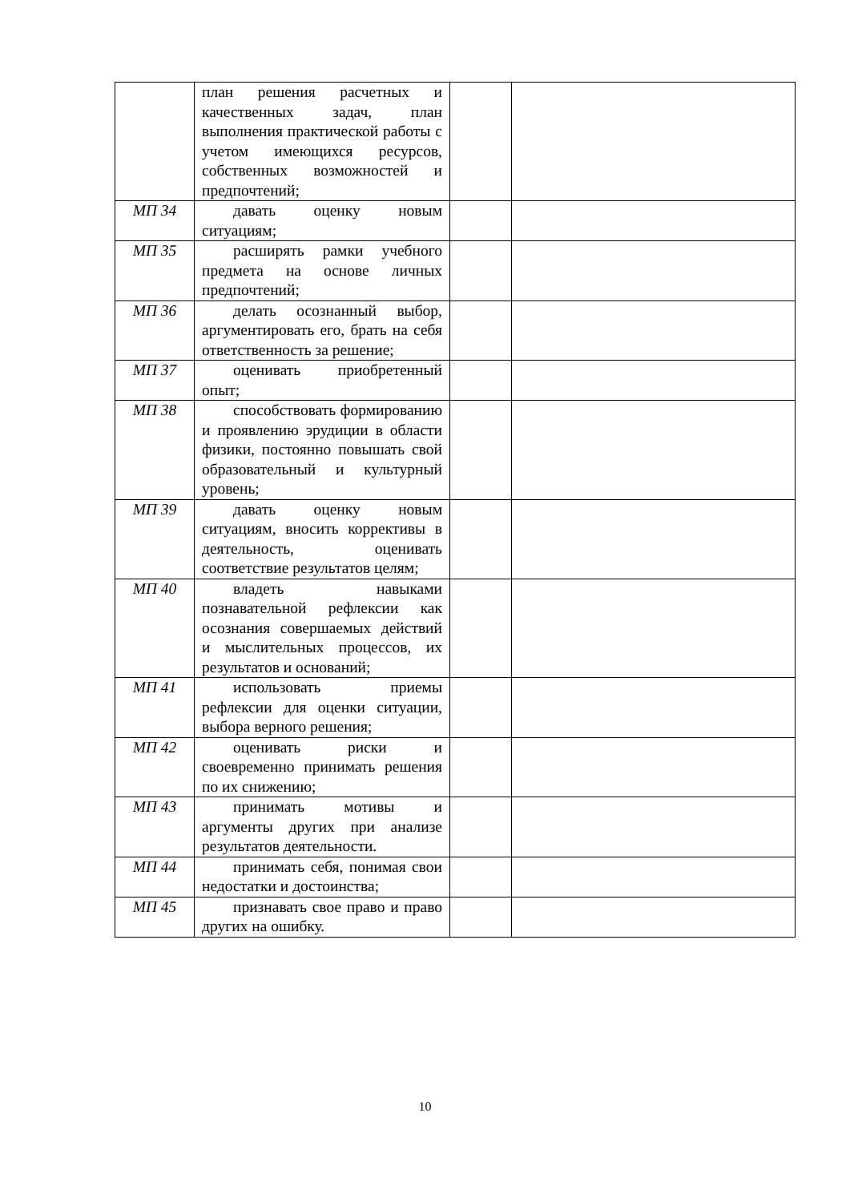| | план решения расчетных и качественных задач, план выполнения практической работы с учетом имеющихся ресурсов, собственных возможностей и предпочтений; | | |
| МП 34 | давать оценку новым ситуациям; | | |
| МП 35 | расширять рамки учебного предмета на основе личных предпочтений; | | |
| МП 36 | делать осознанный выбор, аргументировать его, брать на себя ответственность за решение; | | |
| МП 37 | оценивать приобретенный опыт; | | |
| МП 38 | способствовать формированию и проявлению эрудиции в области физики, постоянно повышать свой образовательный и культурный уровень; | | |
| МП 39 | давать оценку новым ситуациям, вносить коррективы в деятельность, оценивать соответствие результатов целям; | | |
| МП 40 | владеть навыками познавательной рефлексии как осознания совершаемых действий и мыслительных процессов, их результатов и оснований; | | |
| МП 41 | использовать приемы рефлексии для оценки ситуации, выбора верного решения; | | |
| МП 42 | оценивать риски и своевременно принимать решения по их снижению; | | |
| МП 43 | принимать мотивы и аргументы других при анализе результатов деятельности. | | |
| МП 44 | принимать себя, понимая свои недостатки и достоинства; | | |
| МП 45 | признавать свое право и право других на ошибку. | | |
10